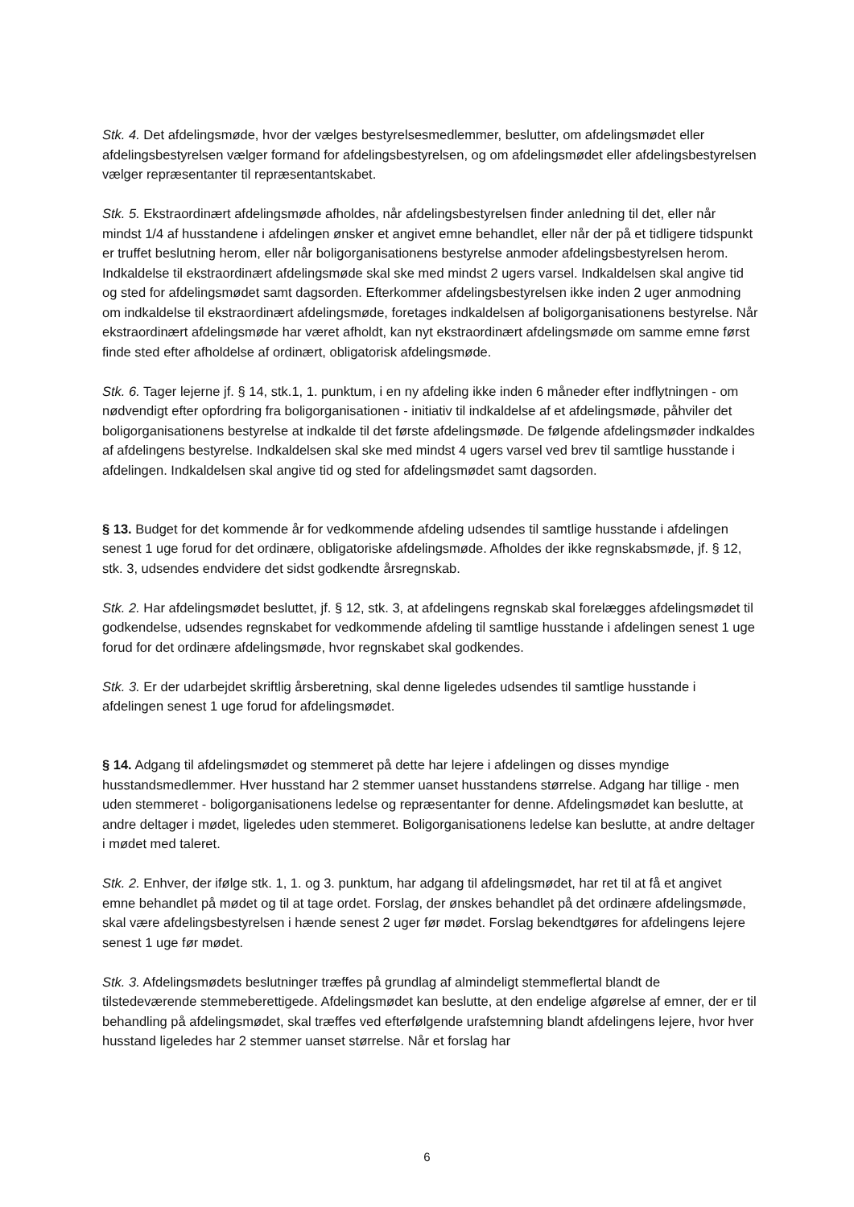Stk. 4. Det afdelingsmøde, hvor der vælges bestyrelsesmedlemmer, beslutter, om afdelingsmødet eller afdelingsbestyrelsen vælger formand for afdelingsbestyrelsen, og om afdelingsmødet eller afdelingsbestyrelsen vælger repræsentanter til repræsentantskabet.
Stk. 5. Ekstraordinært afdelingsmøde afholdes, når afdelingsbestyrelsen finder anledning til det, eller når mindst 1/4 af husstandene i afdelingen ønsker et angivet emne behandlet, eller når der på et tidligere tidspunkt er truffet beslutning herom, eller når boligorganisationens bestyrelse anmoder afdelingsbestyrelsen herom. Indkaldelse til ekstraordinært afdelingsmøde skal ske med mindst 2 ugers varsel. Indkaldelsen skal angive tid og sted for afdelingsmødet samt dagsorden. Efterkommer afdelingsbestyrelsen ikke inden 2 uger anmodning om indkaldelse til ekstraordinært afdelingsmøde, foretages indkaldelsen af boligorganisationens bestyrelse. Når ekstraordinært afdelingsmøde har været afholdt, kan nyt ekstraordinært afdelingsmøde om samme emne først finde sted efter afholdelse af ordinært, obligatorisk afdelingsmøde.
Stk. 6. Tager lejerne jf. § 14, stk.1, 1. punktum, i en ny afdeling ikke inden 6 måneder efter indflytningen - om nødvendigt efter opfordring fra boligorganisationen - initiativ til indkaldelse af et afdelingsmøde, påhviler det boligorganisationens bestyrelse at indkalde til det første afdelingsmøde. De følgende afdelingsmøder indkaldes af afdelingens bestyrelse. Indkaldelsen skal ske med mindst 4 ugers varsel ved brev til samtlige husstande i afdelingen. Indkaldelsen skal angive tid og sted for afdelingsmødet samt dagsorden.
§ 13. Budget for det kommende år for vedkommende afdeling udsendes til samtlige husstande i afdelingen senest 1 uge forud for det ordinære, obligatoriske afdelingsmøde. Afholdes der ikke regnskabsmøde, jf. § 12, stk. 3, udsendes endvidere det sidst godkendte årsregnskab.
Stk. 2. Har afdelingsmødet besluttet, jf. § 12, stk. 3, at afdelingens regnskab skal forelægges afdelingsmødet til godkendelse, udsendes regnskabet for vedkommende afdeling til samtlige husstande i afdelingen senest 1 uge forud for det ordinære afdelingsmøde, hvor regnskabet skal godkendes.
Stk. 3. Er der udarbejdet skriftlig årsberetning, skal denne ligeledes udsendes til samtlige husstande i afdelingen senest 1 uge forud for afdelingsmødet.
§ 14. Adgang til afdelingsmødet og stemmeret på dette har lejere i afdelingen og disses myndige husstandsmedlemmer. Hver husstand har 2 stemmer uanset husstandens størrelse. Adgang har tillige - men uden stemmeret - boligorganisationens ledelse og repræsentanter for denne. Afdelingsmødet kan beslutte, at andre deltager i mødet, ligeledes uden stemmeret. Boligorganisationens ledelse kan beslutte, at andre deltager i mødet med taleret.
Stk. 2. Enhver, der ifølge stk. 1, 1. og 3. punktum, har adgang til afdelingsmødet, har ret til at få et angivet emne behandlet på mødet og til at tage ordet. Forslag, der ønskes behandlet på det ordinære afdelingsmøde, skal være afdelingsbestyrelsen i hænde senest 2 uger før mødet. Forslag bekendtgøres for afdelingens lejere senest 1 uge før mødet.
Stk. 3. Afdelingsmødets beslutninger træffes på grundlag af almindeligt stemmeflertal blandt de tilstedeværende stemmeberettigede. Afdelingsmødet kan beslutte, at den endelige afgørelse af emner, der er til behandling på afdelingsmødet, skal træffes ved efterfølgende urafstemning blandt afdelingens lejere, hvor hver husstand ligeledes har 2 stemmer uanset størrelse. Når et forslag har
6